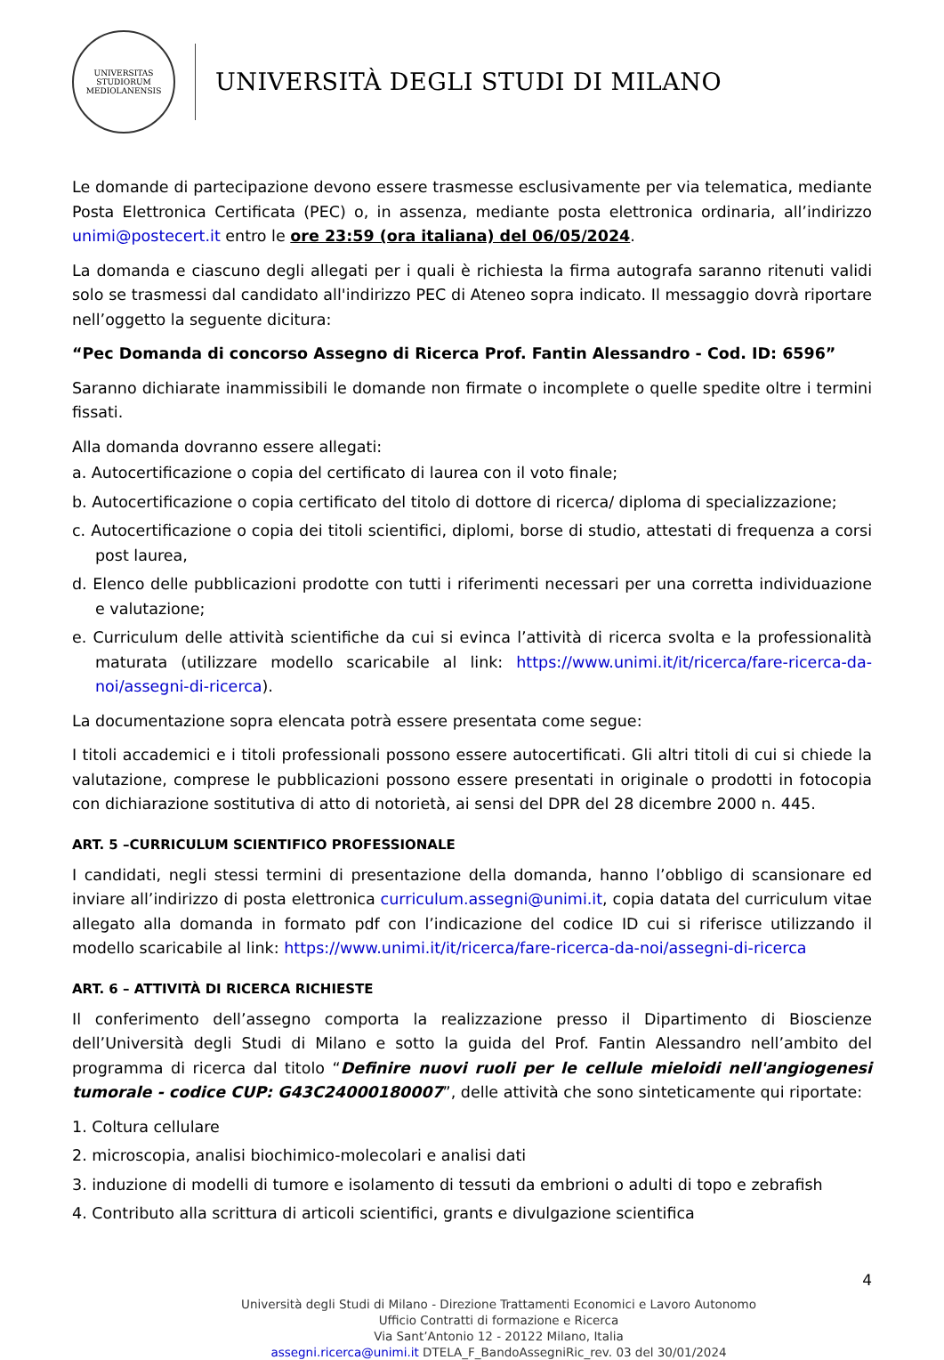UNIVERSITAS STUDIORUM MEDIOLANENSIS
UNIVERSITÀ DEGLI STUDI DI MILANO
Le domande di partecipazione devono essere trasmesse esclusivamente per via telematica, mediante Posta Elettronica Certificata (PEC) o, in assenza, mediante posta elettronica ordinaria, all’indirizzo unimi@postecert.it entro le ore 23:59 (ora italiana) del 06/05/2024.
La domanda e ciascuno degli allegati per i quali è richiesta la firma autografa saranno ritenuti validi solo se trasmessi dal candidato all'indirizzo PEC di Ateneo sopra indicato. Il messaggio dovrà riportare nell’oggetto la seguente dicitura:
“Pec Domanda di concorso Assegno di Ricerca Prof. Fantin Alessandro - Cod. ID: 6596”
Saranno dichiarate inammissibili le domande non firmate o incomplete o quelle spedite oltre i termini fissati.
Alla domanda dovranno essere allegati:
a. Autocertificazione o copia del certificato di laurea con il voto finale;
b. Autocertificazione o copia certificato del titolo di dottore di ricerca/ diploma di specializzazione;
c. Autocertificazione o copia dei titoli scientifici, diplomi, borse di studio, attestati di frequenza a corsi post laurea,
d. Elenco delle pubblicazioni prodotte con tutti i riferimenti necessari per una corretta individuazione e valutazione;
e. Curriculum delle attività scientifiche da cui si evinca l’attività di ricerca svolta e la professionalità maturata (utilizzare modello scaricabile al link: https://www.unimi.it/it/ricerca/fare-ricerca-da-noi/assegni-di-ricerca).
La documentazione sopra elencata potrà essere presentata come segue:
I titoli accademici e i titoli professionali possono essere autocertificati. Gli altri titoli di cui si chiede la valutazione, comprese le pubblicazioni possono essere presentati in originale o prodotti in fotocopia con dichiarazione sostitutiva di atto di notorietà, ai sensi del DPR del 28 dicembre 2000 n. 445.
ART. 5 –CURRICULUM SCIENTIFICO PROFESSIONALE
I candidati, negli stessi termini di presentazione della domanda, hanno l’obbligo di scansionare ed inviare all’indirizzo di posta elettronica curriculum.assegni@unimi.it, copia datata del curriculum vitae allegato alla domanda in formato pdf con l’indicazione del codice ID cui si riferisce utilizzando il modello scaricabile al link: https://www.unimi.it/it/ricerca/fare-ricerca-da-noi/assegni-di-ricerca
ART. 6 – ATTIVITÀ DI RICERCA RICHIESTE
Il conferimento dell’assegno comporta la realizzazione presso il Dipartimento di Bioscienze dell’Università degli Studi di Milano e sotto la guida del Prof. Fantin Alessandro nell’ambito del programma di ricerca dal titolo “Definire nuovi ruoli per le cellule mieloidi nell'angiogenesi tumorale - codice CUP: G43C24000180007”, delle attività che sono sinteticamente qui riportate:
1. Coltura cellulare
2. microscopia, analisi biochimico-molecolari e analisi dati
3. induzione di modelli di tumore e isolamento di tessuti da embrioni o adulti di topo e zebrafish
4. Contributo alla scrittura di articoli scientifici, grants e divulgazione scientifica
4
Università degli Studi di Milano - Direzione Trattamenti Economici e Lavoro Autonomo
Ufficio Contratti di formazione e Ricerca
Via Sant’Antonio 12 - 20122 Milano, Italia
assegni.ricerca@unimi.it DTELA_F_BandoAssegniRic_rev. 03 del 30/01/2024